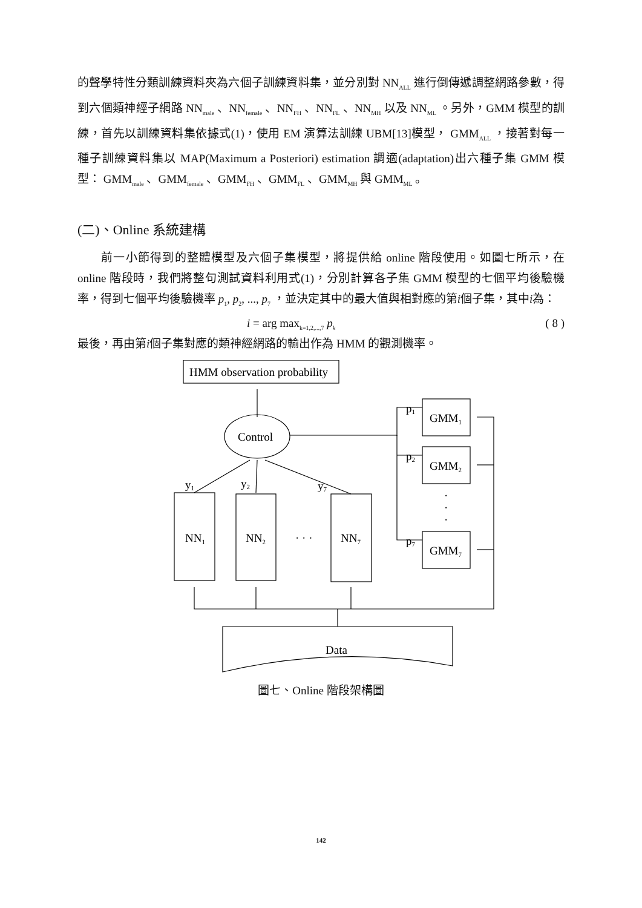的聲學特性分類訓練資料夾為六個子訓練資料集，並分別對 NN<sub>ALL</sub> 進行倒傳遞調整網路參數，得到六個類神經子網路 NN<sub>male</sub> 、NN<sub>female</sub> 、NN<sub>FH</sub> 、NN<sub>FL</sub> 、NN<sub>MH</sub> 以及 NN<sub>ML</sub> 。另外，GMM 模型的訓練，首先以訓練資料集依據式(1)，使用 EM 演算法訓練 UBM[13]模型， GMM<sub>ALL</sub> ，接著對每一種子訓練資料集以 MAP(Maximum a Posteriori) estimation 調適(adaptation)出六種子集 GMM 模型： GMM<sub>male</sub> 、GMM<sub>female</sub> 、GMM<sub>FH</sub> 、GMM<sub>FL</sub> 、GMM<sub>MH</sub> 與 GMM<sub>ML</sub> 。
(二)、Online 系統建構
  前一小節得到的整體模型及六個子集模型，將提供給 online 階段使用。如圖七所示，在 online 階段時，我們將整句測試資料利用式(1)，分別計算各子集 GMM 模型的七個平均後驗機率，得到七個平均後驗機率 p<sub>1</sub>, p<sub>2</sub>, ..., p<sub>7</sub> ，並決定其中的最大值與相對應的第i個子集，其中i為：
i = arg max<sub>k=1,2,...,7</sub> p<sub>k</sub> ( 8 )
最後，再由第i個子集對應的類神經網路的輸出作為 HMM 的觀測機率。
HMM observation probability
Control
NN1
NN2
NN7
· · ·
GMM1
GMM2
GMM7
·
·
·
p1
p2
p7
y1
y2
y7
Data
圖七、Online 階段架構圖
142